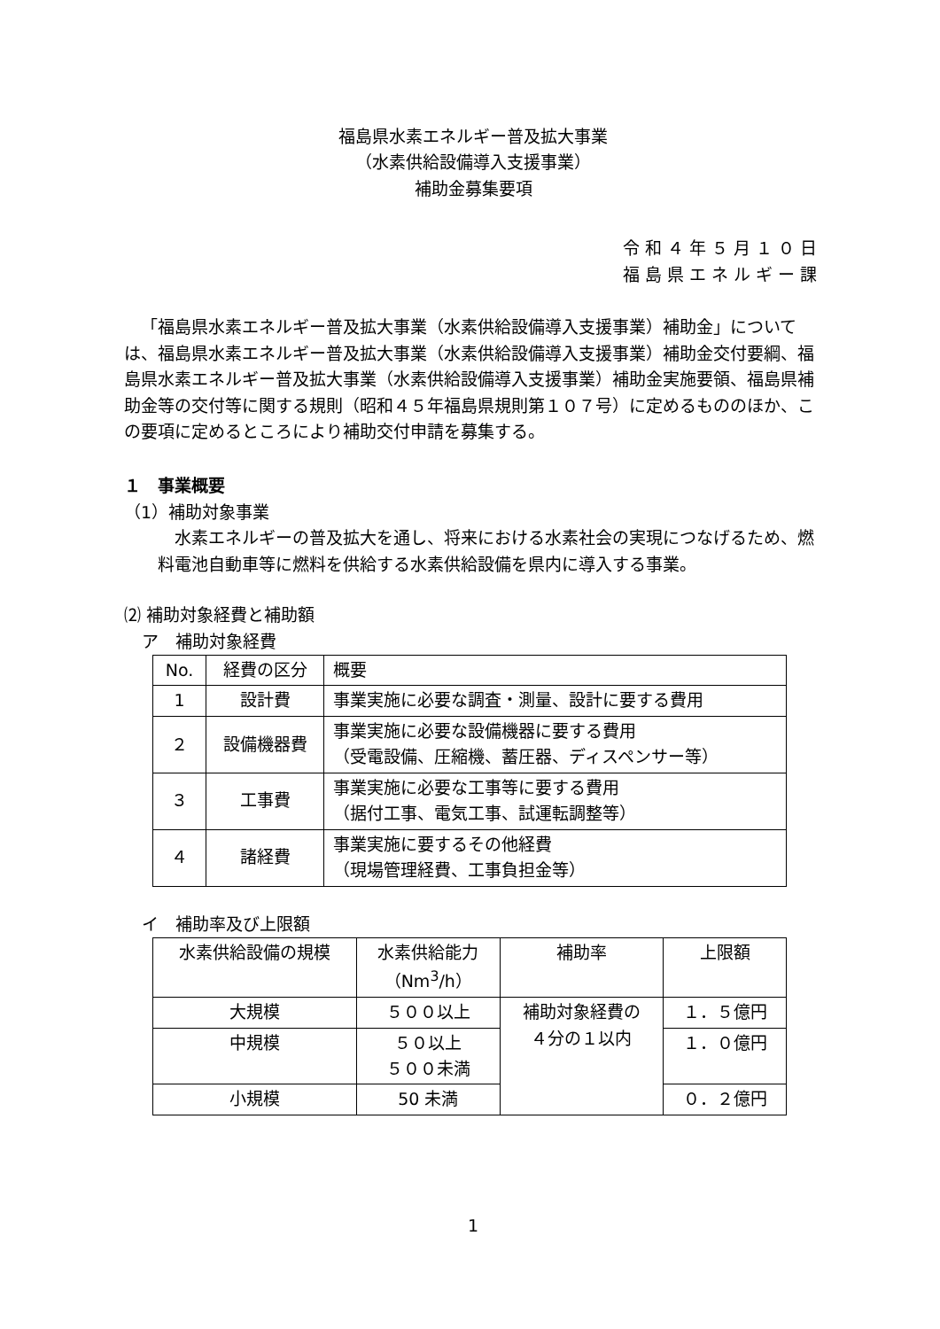福島県水素エネルギー普及拡大事業
（水素供給設備導入支援事業）
補助金募集要項
令和４年５月１０日
福島県エネルギー課
「福島県水素エネルギー普及拡大事業（水素供給設備導入支援事業）補助金」については、福島県水素エネルギー普及拡大事業（水素供給設備導入支援事業）補助金交付要綱、福島県水素エネルギー普及拡大事業（水素供給設備導入支援事業）補助金実施要領、福島県補助金等の交付等に関する規則（昭和４５年福島県規則第１０７号）に定めるもののほか、この要項に定めるところにより補助交付申請を募集する。
１　事業概要
（1）補助対象事業
水素エネルギーの普及拡大を通し、将来における水素社会の実現につなげるため、燃料電池自動車等に燃料を供給する水素供給設備を県内に導入する事業。
⑵ 補助対象経費と補助額
ア　補助対象経費
| No. | 経費の区分 | 概要 |
| --- | --- | --- |
| 1 | 設計費 | 事業実施に必要な調査・測量、設計に要する費用 |
| ２ | 設備機器費 | 事業実施に必要な設備機器に要する費用 （受電設備、圧縮機、蓄圧器、ディスペンサー等） |
| ３ | 工事費 | 事業実施に必要な工事等に要する費用 （据付工事、電気工事、試運転調整等） |
| ４ | 諸経費 | 事業実施に要するその他経費 （現場管理経費、工事負担金等） |
イ　補助率及び上限額
| 水素供給設備の規模 | 水素供給能力 （Nm<sup>3</sup>/h） | 補助率 | 上限額 |
| --- | --- | --- | --- |
| 大規模 | ５００以上 | 補助対象経費の ４分の１以内 | １．５億円 |
| 中規模 | ５０以上 ５００未満 | | １．０億円 |
| 小規模 | 50 未満 | | ０．２億円 |
1